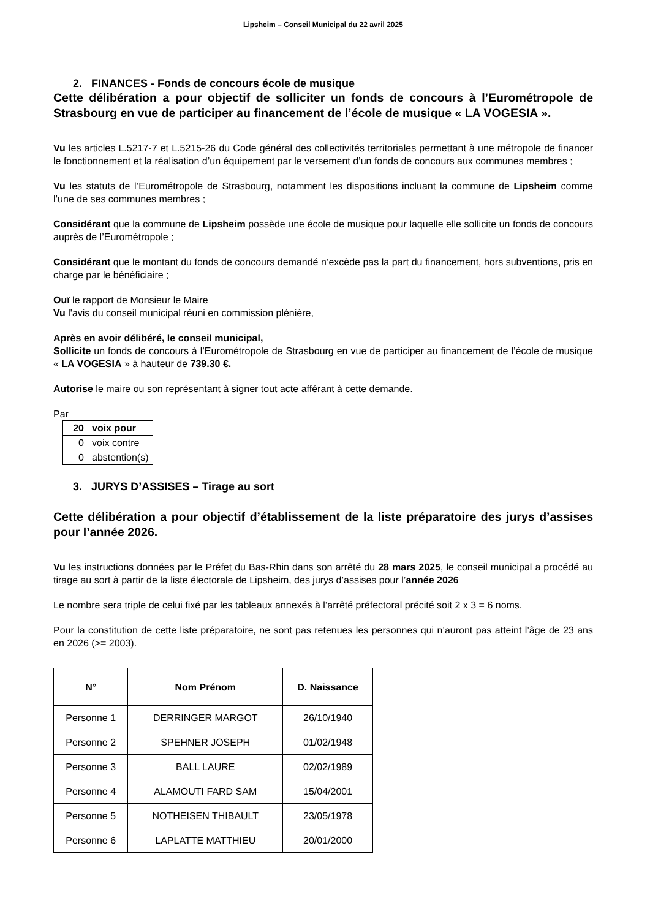Lipsheim – Conseil Municipal du 22 avril 2025
2. FINANCES - Fonds de concours école de musique
Cette délibération a pour objectif de solliciter un fonds de concours à l’Eurométropole de Strasbourg en vue de participer au financement de l’école de musique « LA VOGESIA ».
Vu les articles L.5217-7 et L.5215-26 du Code général des collectivités territoriales permettant à une métropole de financer le fonctionnement et la réalisation d’un équipement par le versement d’un fonds de concours aux communes membres ;
Vu les statuts de l’Eurométropole de Strasbourg, notamment les dispositions incluant la commune de Lipsheim comme l’une de ses communes membres ;
Considérant que la commune de Lipsheim possède une école de musique pour laquelle elle sollicite un fonds de concours auprès de l’Eurométropole ;
Considérant que le montant du fonds de concours demandé n’excède pas la part du financement, hors subventions, pris en charge par le bénéficiaire ;
Ouï le rapport de Monsieur le Maire
Vu l'avis du conseil municipal réuni en commission plénière,
Après en avoir délibéré, le conseil municipal,
Sollicite un fonds de concours à l’Eurométropole de Strasbourg en vue de participer au financement de l’école de musique « LA VOGESIA » à hauteur de 739.30 €.
Autorise le maire ou son représentant à signer tout acte afférant à cette demande.
Par
| 20 | voix pour |
| 0 | voix contre |
| 0 | abstention(s) |
3. JURYS D’ASSISES – Tirage au sort
Cette délibération a pour objectif d’établissement de la liste préparatoire des jurys d’assises pour l’année 2026.
Vu les instructions données par le Préfet du Bas-Rhin dans son arrêté du 28 mars 2025, le conseil municipal a procédé au tirage au sort à partir de la liste électorale de Lipsheim, des jurys d’assises pour l’année 2026
Le nombre sera triple de celui fixé par les tableaux annexés à l’arrêté préfectoral précité soit 2 x 3 = 6 noms.
Pour la constitution de cette liste préparatoire, ne sont pas retenues les personnes qui n’auront pas atteint l’âge de 23 ans en 2026 (>= 2003).
| N° | Nom Prénom | D. Naissance |
| --- | --- | --- |
| Personne 1 | DERRINGER MARGOT | 26/10/1940 |
| Personne 2 | SPEHNER JOSEPH | 01/02/1948 |
| Personne 3 | BALL LAURE | 02/02/1989 |
| Personne 4 | ALAMOUTI FARD SAM | 15/04/2001 |
| Personne 5 | NOTHEISEN THIBAULT | 23/05/1978 |
| Personne 6 | LAPLATTE MATTHIEU | 20/01/2000 |